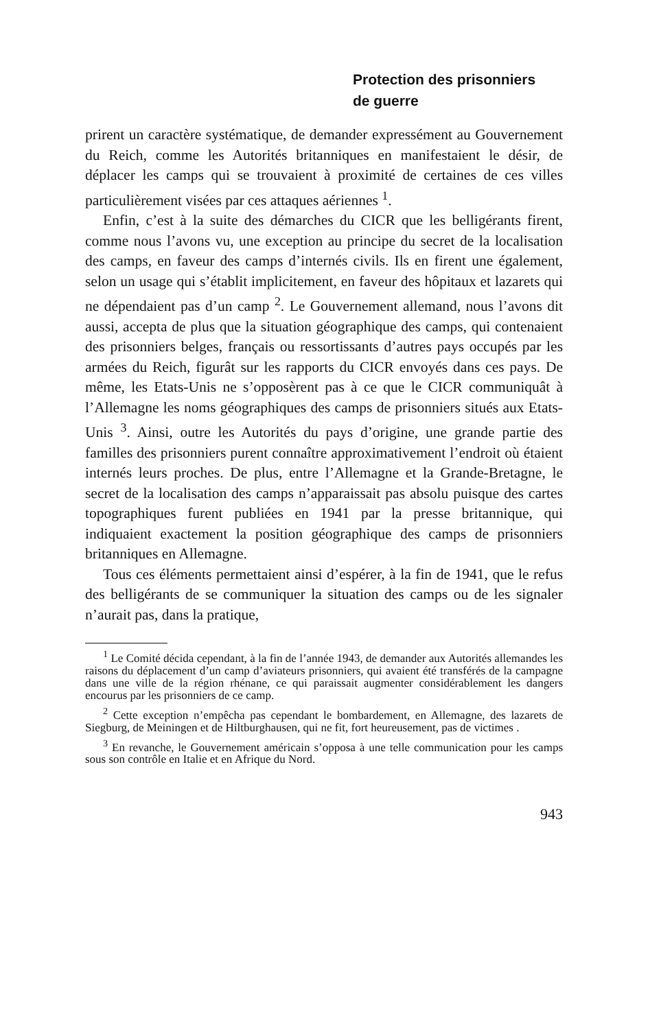Protection des prisonniers
de guerre
prirent un caractère systématique, de demander expressément au Gouvernement du Reich, comme les Autorités britanniques en manifestaient le désir, de déplacer les camps qui se trouvaient à proximité de certaines de ces villes particulièrement visées par ces attaques aériennes <sup>1</sup>.
Enfin, c’est à la suite des démarches du CICR que les belligérants firent, comme nous l’avons vu, une exception au principe du secret de la localisation des camps, en faveur des camps d’internés civils. Ils en firent une également, selon un usage qui s’établit implicitement, en faveur des hôpitaux et lazarets qui ne dépendaient pas d’un camp <sup>2</sup>. Le Gouvernement allemand, nous l’avons dit aussi, accepta de plus que la situation géographique des camps, qui contenaient des prisonniers belges, français ou ressortissants d’autres pays occupés par les armées du Reich, figurât sur les rapports du CICR envoyés dans ces pays. De même, les Etats-Unis ne s’opposèrent pas à ce que le CICR communiquât à l’Allemagne les noms géographiques des camps de prisonniers situés aux Etats-Unis <sup>3</sup>. Ainsi, outre les Autorités du pays d’origine, une grande partie des familles des prisonniers purent connaître approximativement l’endroit où étaient internés leurs proches. De plus, entre l’Allemagne et la Grande-Bretagne, le secret de la localisation des camps n’apparaissait pas absolu puisque des cartes topographiques furent publiées en 1941 par la presse britannique, qui indiquaient exactement la position géographique des camps de prisonniers britanniques en Allemagne.
Tous ces éléments permettaient ainsi d’espérer, à la fin de 1941, que le refus des belligérants de se communiquer la situation des camps ou de les signaler n’aurait pas, dans la pratique,
<sup>1</sup> Le Comité décida cependant, à la fin de l’année 1943, de demander aux Autorités allemandes les raisons du déplacement d’un camp d’aviateurs prisonniers, qui avaient été transférés de la campagne dans une ville de la région rhénane, ce qui paraissait augmenter considérablement les dangers encourus par les prisonniers de ce camp.
<sup>2</sup> Cette exception n’empêcha pas cependant le bombardement, en Allemagne, des lazarets de Siegburg, de Meiningen et de Hiltburghausen, qui ne fit, fort heureusement, pas de victimes .
<sup>3</sup> En revanche, le Gouvernement américain s’opposa à une telle communication pour les camps sous son contrôle en Italie et en Afrique du Nord.
943